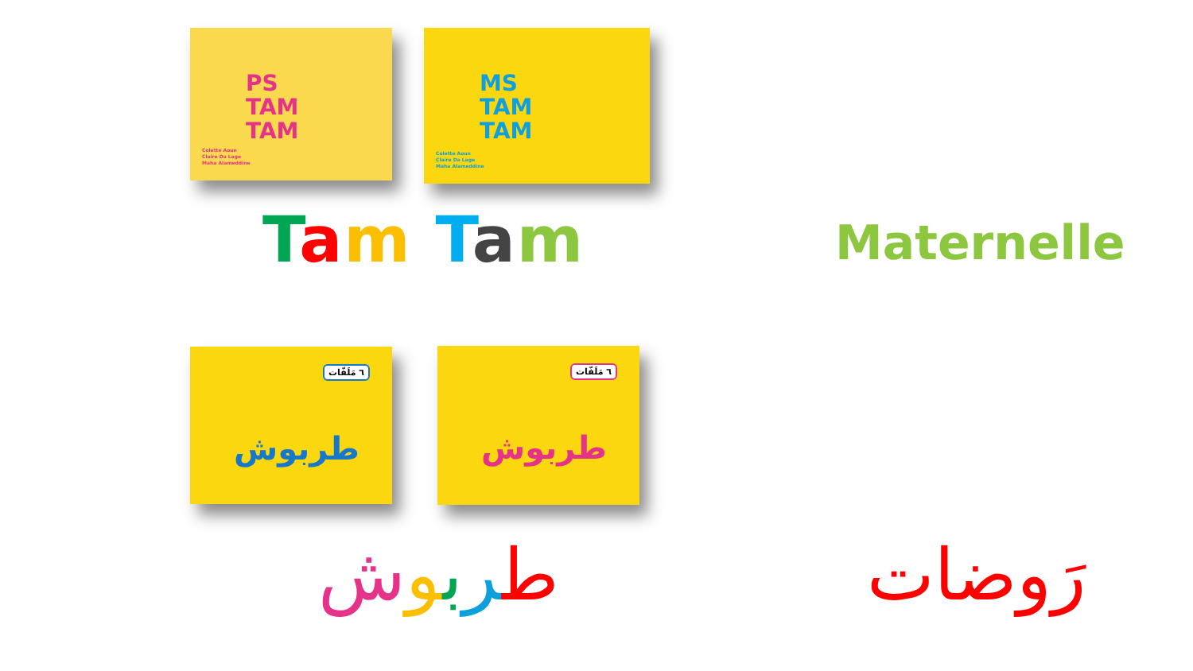PS
TAM
TAM
Colette Aoun
Claire Da Lage
Maha Alameddine
MS
TAM
TAM
Colette Aoun
Claire Da Lage
Maha Alameddine
Tam Tam Maternelle
٦ مَلَفّات
طربوش
٦ مَلَفّات
طربوش
طربوش رَوضات